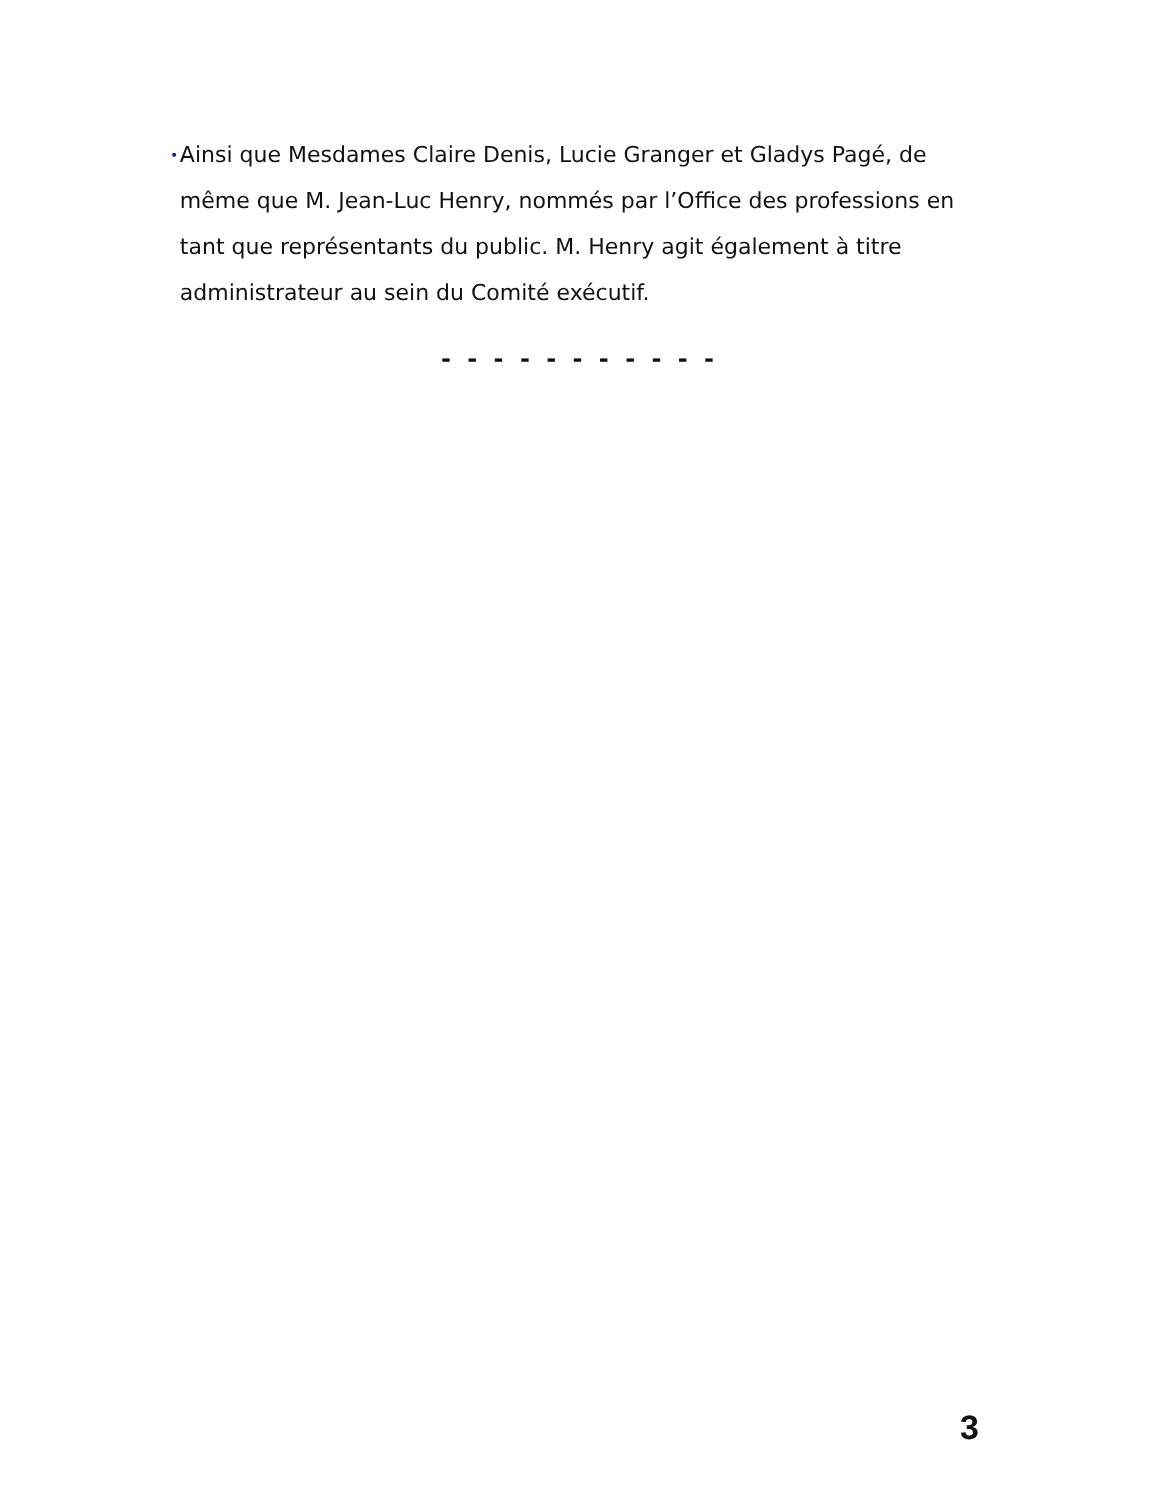• Ainsi que Mesdames Claire Denis, Lucie Granger et Gladys Pagé, de même que M. Jean-Luc Henry, nommés par l’Office des professions en tant que représentants du public. M. Henry agit également à titre administrateur au sein du Comité exécutif.
- - - - - - - - - - -
3